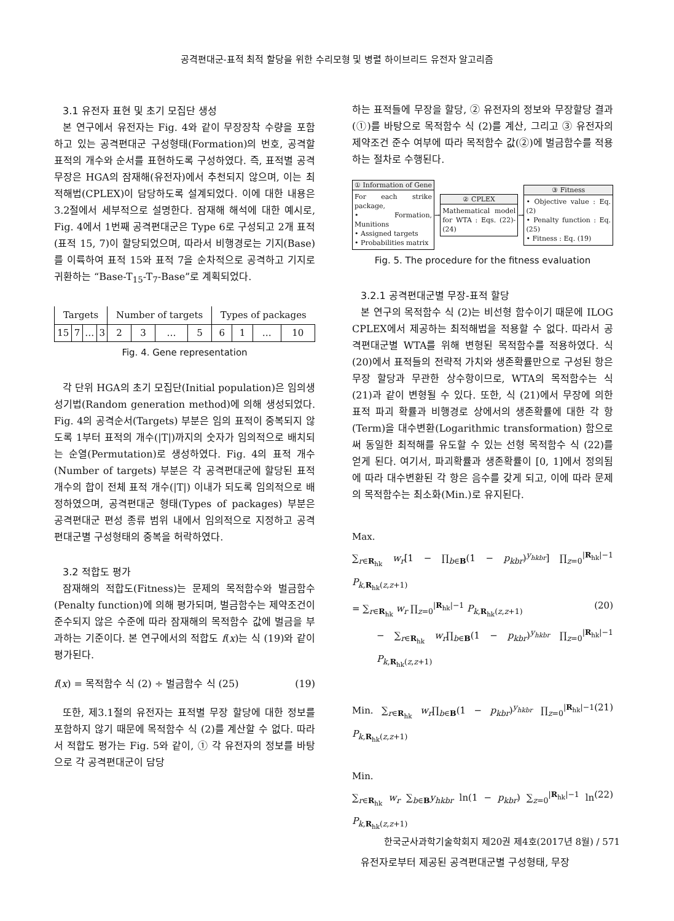공격편대군-표적 최적 할당을 위한 수리모형 및 병렬 하이브리드 유전자 알고리즘
3.1 유전자 표현 및 초기 모집단 생성
본 연구에서 유전자는 Fig. 4와 같이 무장장착 수량을 포함하고 있는 공격편대군 구성형태(Formation)의 번호, 공격할 표적의 개수와 순서를 표현하도록 구성하였다. 즉, 표적별 공격무장은 HGA의 잠재해(유전자)에서 추천되지 않으며, 이는 최적해법(CPLEX)이 담당하도록 설계되었다. 이에 대한 내용은 3.2절에서 세부적으로 설명한다. 잠재해 해석에 대한 예시로, Fig. 4에서 1번째 공격편대군은 Type 6로 구성되고 2개 표적(표적 15, 7)이 할당되었으며, 따라서 비행경로는 기지(Base)를 이륙하여 표적 15와 표적 7을 순차적으로 공격하고 기지로 귀환하는 “Base-T<sub>15</sub>-T<sub>7</sub>-Base”로 계획되었다.
| Targets | | | | Number of targets | | | | Types of packages | | | |
| --- | --- | --- | --- | --- | --- | --- | --- | --- | --- | --- | --- |
| 15 | 7 | … | 3 | 2 | 3 | … | 5 | 6 | 1 | … | 10 |
Fig. 4. Gene representation
각 단위 HGA의 초기 모집단(Initial population)은 임의생성기법(Random generation method)에 의해 생성되었다. Fig. 4의 공격순서(Targets) 부분은 임의 표적이 중복되지 않도록 1부터 표적의 개수(|T|)까지의 숫자가 임의적으로 배치되는 순열(Permutation)로 생성하였다. Fig. 4의 표적 개수(Number of targets) 부분은 각 공격편대군에 할당된 표적 개수의 합이 전체 표적 개수(|T|) 이내가 되도록 임의적으로 배정하였으며, 공격편대군 형태(Types of packages) 부분은 공격편대군 편성 종류 범위 내에서 임의적으로 지정하고 공격편대군별 구성형태의 중복을 허락하였다.
3.2 적합도 평가
잠재해의 적합도(Fitness)는 문제의 목적함수와 벌금함수(Penalty function)에 의해 평가되며, 벌금함수는 제약조건이 준수되지 않은 수준에 따라 잠재해의 목적함수 값에 벌금을 부과하는 기준이다. 본 연구에서의 적합도 f(x)는 식 (19)와 같이 평가된다.
f(x) = 목적함수 식 (2) ÷ 벌금함수 식 (25) (19)
또한, 제3.1절의 유전자는 표적별 무장 할당에 대한 정보를 포함하지 않기 때문에 목적함수 식 (2)를 계산할 수 없다. 따라서 적합도 평가는 Fig. 5와 같이, ① 각 유전자의 정보를 바탕으로 각 공격편대군이 담당
하는 표적들에 무장을 할당, ② 유전자의 정보와 무장할당 결과(①)를 바탕으로 목적함수 식 (2)를 계산, 그리고 ③ 유전자의 제약조건 준수 여부에 따라 목적함수 값(②)에 벌금함수를 적용하는 절차로 수행된다.
① Information of Gene
For each strike package,
• Formation, Munitions
• Assigned targets
• Probabilities matrix
→
② CPLEX
Mathematical model for WTA : Eqs. (22)-(24)
→
③ Fitness
• Objective value : Eq. (2)
• Penalty function : Eq. (25)
• Fitness : Eq. (19)
Fig. 5. The procedure for the fitness evaluation
3.2.1 공격편대군별 무장-표적 할당
본 연구의 목적함수 식 (2)는 비선형 함수이기 때문에 ILOG CPLEX에서 제공하는 최적해법을 적용할 수 없다. 따라서 공격편대군별 WTA를 위해 변형된 목적함수를 적용하였다. 식 (20)에서 표적들의 전략적 가치와 생존확률만으로 구성된 항은 무장 할당과 무관한 상수항이므로, WTA의 목적함수는 식 (21)과 같이 변형될 수 있다. 또한, 식 (21)에서 무장에 의한 표적 파괴 확률과 비행경로 상에서의 생존확률에 대한 각 항(Term)을 대수변환(Logarithmic transformation) 함으로써 동일한 최적해를 유도할 수 있는 선형 목적함수 식 (22)를 얻게 된다. 여기서, 파괴확률과 생존확률이 [0, 1]에서 정의됨에 따라 대수변환된 각 항은 음수를 갖게 되고, 이에 따라 문제의 목적함수는 최소화(Min.)로 유지된다.
Max.
∑<sub>r∈R<sub>hk</sub></sub> w<sub>r</sub>[1 − ∏<sub>b∈B</sub>(1 − p<sub>kbr</sub>)<sup>y<sub>hkbr</sub></sup>] ∏<sub>z=0</sub><sup>|R<sub>hk</sub>|−1</sup> P<sub>k,R<sub>hk</sub>(z,z+1)</sub>
= ∑<sub>r∈R<sub>hk</sub></sub> w<sub>r</sub> ∏<sub>z=0</sub><sup>|R<sub>hk</sub>|−1</sup> P<sub>k,R<sub>hk</sub>(z,z+1)</sub> (20)
− ∑<sub>r∈R<sub>hk</sub></sub> w<sub>r</sub>∏<sub>b∈B</sub>(1 − p<sub>kbr</sub>)<sup>y<sub>hkbr</sub></sup> ∏<sub>z=0</sub><sup>|R<sub>hk</sub>|−1</sup> P<sub>k,R<sub>hk</sub>(z,z+1)</sub>
Min. ∑<sub>r∈R<sub>hk</sub></sub> w<sub>r</sub>∏<sub>b∈B</sub>(1 − p<sub>kbr</sub>)<sup>y<sub>hkbr</sub></sup> ∏<sub>z=0</sub><sup>|R<sub>hk</sub>|−1</sup> P<sub>k,R<sub>hk</sub>(z,z+1)</sub> (21)
Min.
∑<sub>r∈R<sub>hk</sub></sub> w<sub>r</sub> ∑<sub>b∈B</sub>y<sub>hkbr</sub> ln(1 − p<sub>kbr</sub>) ∑<sub>z=0</sub><sup>|R<sub>hk</sub>|−1</sup> ln P<sub>k,R<sub>hk</sub>(z,z+1)</sub> (22)
유전자로부터 제공된 공격편대군별 구성형태, 무장
한국군사과학기술학회지 제20권 제4호(2017년 8월) / 571